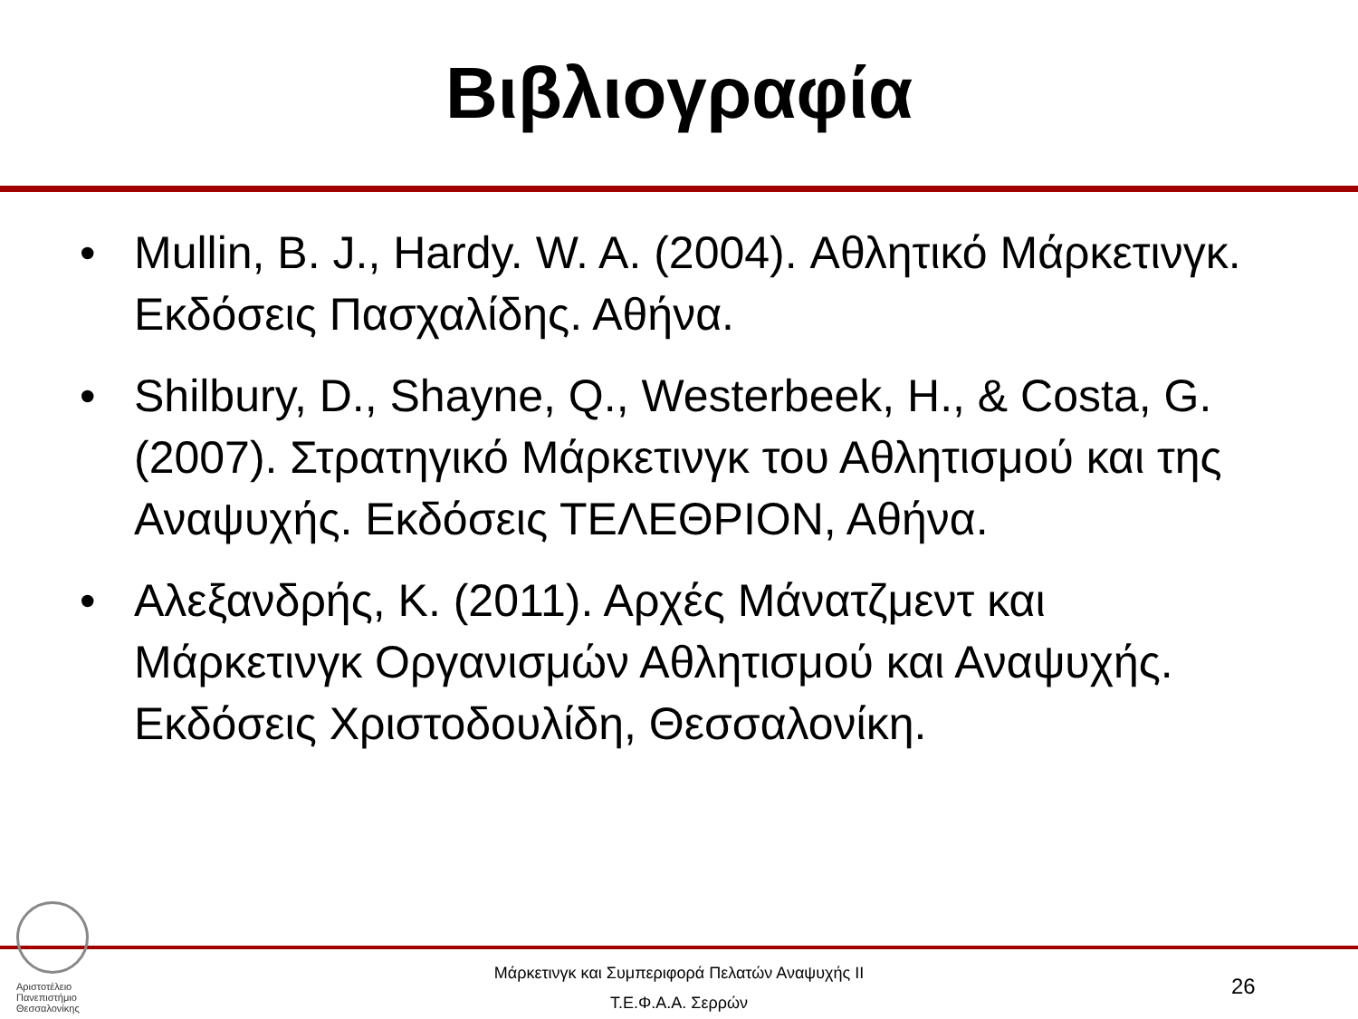Βιβλιογραφία
• Mullin, B. J., Hardy. W. A. (2004). Αθλητικό Μάρκετινγκ. Εκδόσεις Πασχαλίδης. Αθήνα.
• Shilbury, D., Shayne, Q., Westerbeek, H., & Costa, G. (2007). Στρατηγικό Μάρκετινγκ του Αθλητισμού και της Αναψυχής. Εκδόσεις ΤΕΛΕΘΡΙΟΝ, Αθήνα.
• Αλεξανδρής, Κ. (2011). Αρχές Μάνατζμεντ και Μάρκετινγκ Οργανισμών Αθλητισμού και Αναψυχής. Εκδόσεις Χριστοδουλίδη, Θεσσαλονίκη.
Αριστοτέλειο
Πανεπιστήμιο
Θεσσαλονίκης
Μάρκετινγκ και Συμπεριφορά Πελατών Αναψυχής ΙΙ
Τ.Ε.Φ.Α.Α. Σερρών
26